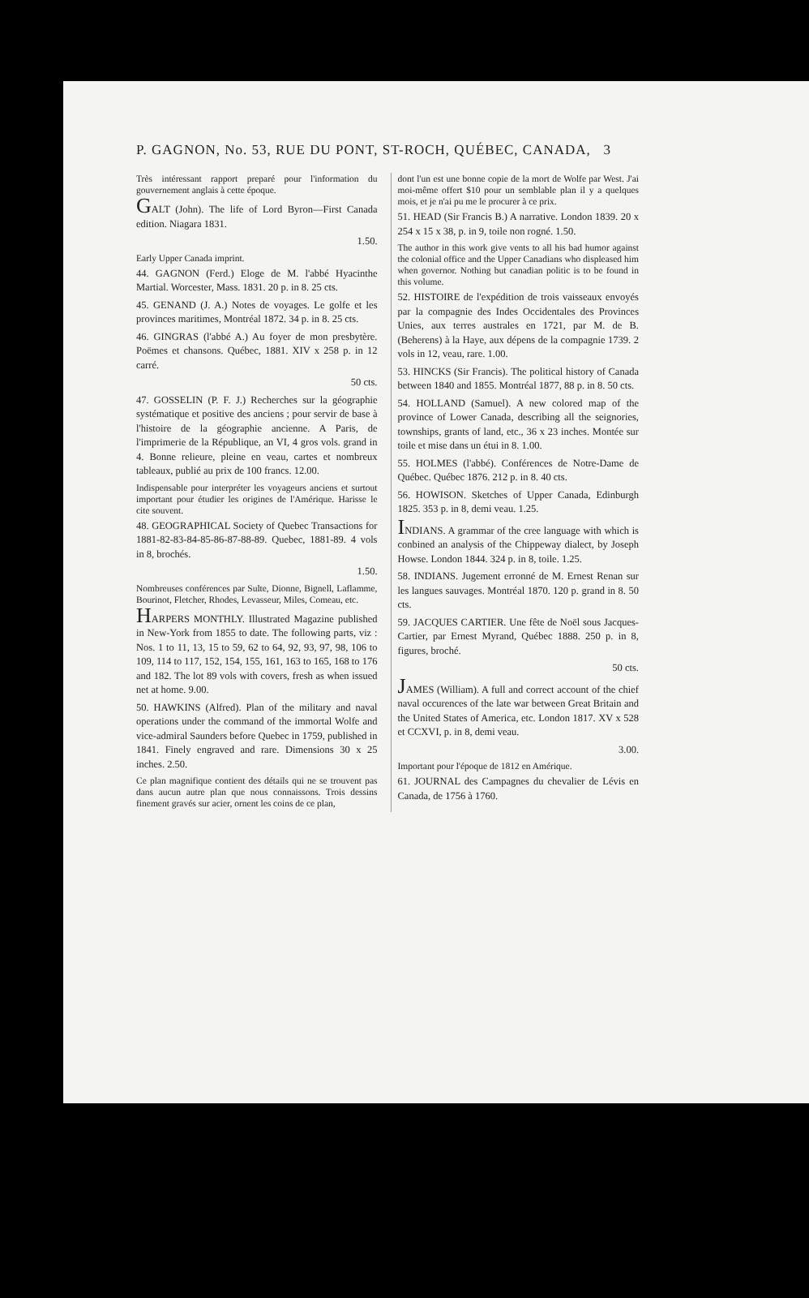P. GAGNON, No. 53, RUE DU PONT, ST-ROCH, QUÉBEC, CANADA, 3
Très intéressant rapport preparé pour l'information du gouvernement anglais à cette époque.
GALT (John). The life of Lord Byron—First Canada edition. Niagara 1831.
1.50.
Early Upper Canada imprint.
44. GAGNON (Ferd.) Eloge de M. l'abbé Hyacinthe Martial. Worcester, Mass. 1831. 20 p. in 8. 25 cts.
45. GENAND (J. A.) Notes de voyages. Le golfe et les provinces maritimes, Montréal 1872. 34 p. in 8. 25 cts.
46. GINGRAS (l'abbé A.) Au foyer de mon presbytère. Poëmes et chansons. Québec, 1881. XIV x 258 p. in 12 carré.
50 cts.
47. GOSSELIN (P. F. J.) Recherches sur la géographie systématique et positive des anciens ; pour servir de base à l'histoire de la géographie ancienne. A Paris, de l'imprimerie de la République, an VI, 4 gros vols. grand in 4. Bonne relieure, pleine en veau, cartes et nombreux tableaux, publié au prix de 100 francs. 12.00.
Indispensable pour interpréter les voyageurs anciens et surtout important pour étudier les origines de l'Amérique. Harisse le cite souvent.
48. GEOGRAPHICAL Society of Quebec Transactions for 1881-82-83-84-85-86-87-88-89. Quebec, 1881-89. 4 vols in 8, brochés.
1.50.
Nombreuses conférences par Sulte, Dionne, Bignell, Laflamme, Bourinot, Fletcher, Rhodes, Levasseur, Miles, Comeau, etc.
HARPERS MONTHLY. Illustrated Magazine published in New-York from 1855 to date. The following parts, viz : Nos. 1 to 11, 13, 15 to 59, 62 to 64, 92, 93, 97, 98, 106 to 109, 114 to 117, 152, 154, 155, 161, 163 to 165, 168 to 176 and 182. The lot 89 vols with covers, fresh as when issued net at home. 9.00.
50. HAWKINS (Alfred). Plan of the military and naval operations under the command of the immortal Wolfe and vice-admiral Saunders before Quebec in 1759, published in 1841. Finely engraved and rare. Dimensions 30 x 25 inches. 2.50.
Ce plan magnifique contient des détails qui ne se trouvent pas dans aucun autre plan que nous connaissons. Trois dessins finement gravés sur acier, ornent les coins de ce plan,
dont l'un est une bonne copie de la mort de Wolfe par West. J'ai moi-même offert $10 pour un semblable plan il y a quelques mois, et je n'ai pu me le procurer à ce prix.
51. HEAD (Sir Francis B.) A narrative. London 1839. 20 x 254 x 15 x 38, p. in 9, toile non rogné. 1.50.
The author in this work give vents to all his bad humor against the colonial office and the Upper Canadians who displeased him when governor. Nothing but canadian politic is to be found in this volume.
52. HISTOIRE de l'expédition de trois vaisseaux envoyés par la compagnie des Indes Occidentales des Provinces Unies, aux terres australes en 1721, par M. de B. (Beherens) à la Haye, aux dépens de la compagnie 1739. 2 vols in 12, veau, rare. 1.00.
53. HINCKS (Sir Francis). The political history of Canada between 1840 and 1855. Montréal 1877, 88 p. in 8. 50 cts.
54. HOLLAND (Samuel). A new colored map of the province of Lower Canada, describing all the seignories, townships, grants of land, etc., 36 x 23 inches. Montée sur toile et mise dans un étui in 8. 1.00.
55. HOLMES (l'abbé). Conférences de Notre-Dame de Québec. Québec 1876. 212 p. in 8. 40 cts.
56. HOWISON. Sketches of Upper Canada, Edinburgh 1825. 353 p. in 8, demi veau. 1.25.
INDIANS. A grammar of the cree language with which is conbined an analysis of the Chippeway dialect, by Joseph Howse. London 1844. 324 p. in 8, toile. 1.25.
58. INDIANS. Jugement erronné de M. Ernest Renan sur les langues sauvages. Montréal 1870. 120 p. grand in 8. 50 cts.
59. JACQUES CARTIER. Une fête de Noël sous Jacques-Cartier, par Ernest Myrand, Québec 1888. 250 p. in 8, figures, broché.
50 cts.
JAMES (William). A full and correct account of the chief naval occurences of the late war between Great Britain and the United States of America, etc. London 1817. XV x 528 et CCXVI, p. in 8, demi veau.
3.00.
Important pour l'époque de 1812 en Amérique.
61. JOURNAL des Campagnes du chevalier de Lévis en Canada, de 1756 à 1760.